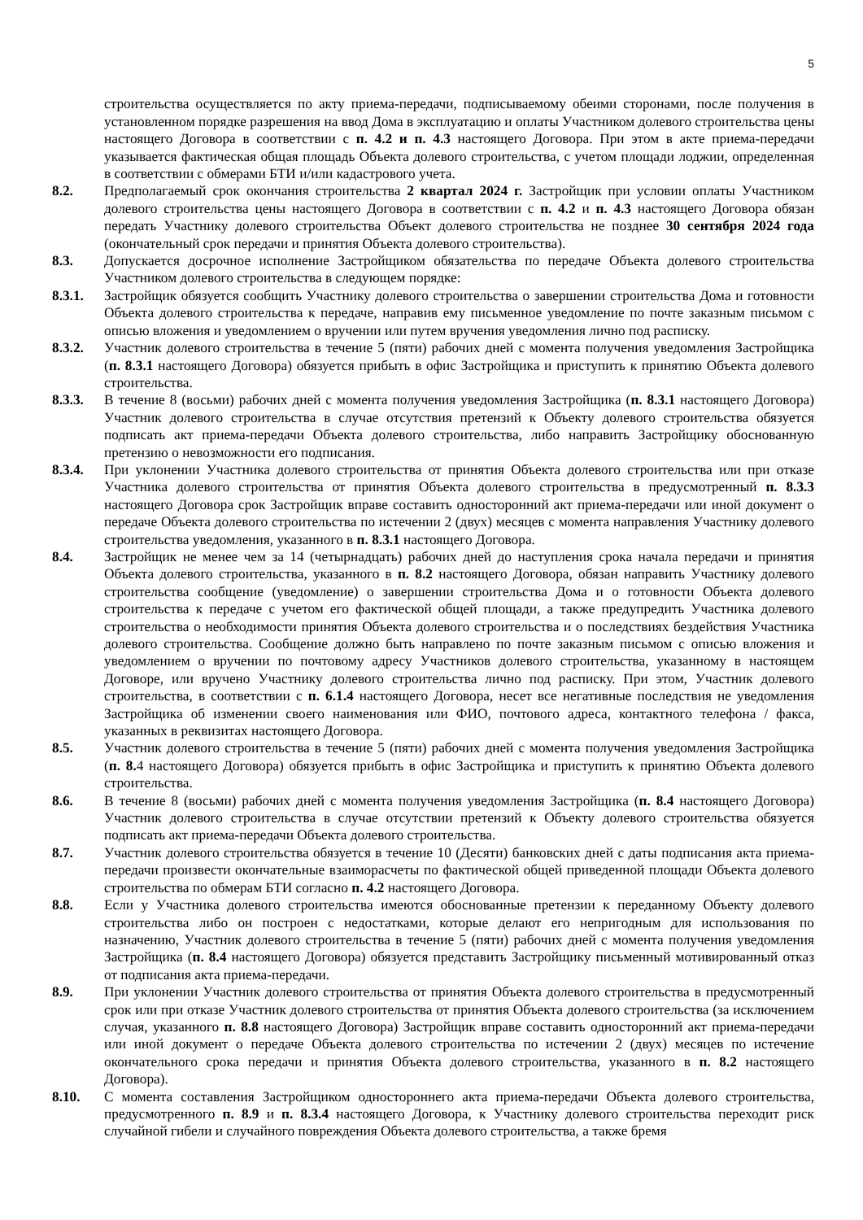5
строительства осуществляется по акту приема-передачи, подписываемому обеими сторонами, после получения в установленном порядке разрешения на ввод Дома в эксплуатацию и оплаты Участником долевого строительства цены настоящего Договора в соответствии с п. 4.2 и п. 4.3 настоящего Договора. При этом в акте приема-передачи указывается фактическая общая площадь Объекта долевого строительства, с учетом площади лоджии, определенная в соответствии с обмерами БТИ и/или кадастрового учета.
8.2. Предполагаемый срок окончания строительства 2 квартал 2024 г. Застройщик при условии оплаты Участником долевого строительства цены настоящего Договора в соответствии с п. 4.2 и п. 4.3 настоящего Договора обязан передать Участнику долевого строительства Объект долевого строительства не позднее 30 сентября 2024 года (окончательный срок передачи и принятия Объекта долевого строительства).
8.3. Допускается досрочное исполнение Застройщиком обязательства по передаче Объекта долевого строительства Участником долевого строительства в следующем порядке:
8.3.1. Застройщик обязуется сообщить Участнику долевого строительства о завершении строительства Дома и готовности Объекта долевого строительства к передаче, направив ему письменное уведомление по почте заказным письмом с описью вложения и уведомлением о вручении или путем вручения уведомления лично под расписку.
8.3.2. Участник долевого строительства в течение 5 (пяти) рабочих дней с момента получения уведомления Застройщика (п. 8.3.1 настоящего Договора) обязуется прибыть в офис Застройщика и приступить к принятию Объекта долевого строительства.
8.3.3. В течение 8 (восьми) рабочих дней с момента получения уведомления Застройщика (п. 8.3.1 настоящего Договора) Участник долевого строительства в случае отсутствия претензий к Объекту долевого строительства обязуется подписать акт приема-передачи Объекта долевого строительства, либо направить Застройщику обоснованную претензию о невозможности его подписания.
8.3.4. При уклонении Участника долевого строительства от принятия Объекта долевого строительства или при отказе Участника долевого строительства от принятия Объекта долевого строительства в предусмотренный п. 8.3.3 настоящего Договора срок Застройщик вправе составить односторонний акт приема-передачи или иной документ о передаче Объекта долевого строительства по истечении 2 (двух) месяцев с момента направления Участнику долевого строительства уведомления, указанного в п. 8.3.1 настоящего Договора.
8.4. Застройщик не менее чем за 14 (четырнадцать) рабочих дней до наступления срока начала передачи и принятия Объекта долевого строительства, указанного в п. 8.2 настоящего Договора, обязан направить Участнику долевого строительства сообщение (уведомление) о завершении строительства Дома и о готовности Объекта долевого строительства к передаче с учетом его фактической общей площади, а также предупредить Участника долевого строительства о необходимости принятия Объекта долевого строительства и о последствиях бездействия Участника долевого строительства. Сообщение должно быть направлено по почте заказным письмом с описью вложения и уведомлением о вручении по почтовому адресу Участников долевого строительства, указанному в настоящем Договоре, или вручено Участнику долевого строительства лично под расписку. При этом, Участник долевого строительства, в соответствии с п. 6.1.4 настоящего Договора, несет все негативные последствия не уведомления Застройщика об изменении своего наименования или ФИО, почтового адреса, контактного телефона / факса, указанных в реквизитах настоящего Договора.
8.5. Участник долевого строительства в течение 5 (пяти) рабочих дней с момента получения уведомления Застройщика (п. 8. 4 настоящего Договора) обязуется прибыть в офис Застройщика и приступить к принятию Объекта долевого строительства.
8.6. В течение 8 (восьми) рабочих дней с момента получения уведомления Застройщика (п. 8.4 настоящего Договора) Участник долевого строительства в случае отсутствии претензий к Объекту долевого строительства обязуется подписать акт приема-передачи Объекта долевого строительства.
8.7. Участник долевого строительства обязуется в течение 10 (Десяти) банковских дней с даты подписания акта приема-передачи произвести окончательные взаиморасчеты по фактической общей приведенной площади Объекта долевого строительства по обмерам БТИ согласно п. 4.2 настоящего Договора.
8.8. Если у Участника долевого строительства имеются обоснованные претензии к переданному Объекту долевого строительства либо он построен с недостатками, которые делают его непригодным для использования по назначению, Участник долевого строительства в течение 5 (пяти) рабочих дней с момента получения уведомления Застройщика (п. 8.4 настоящего Договора) обязуется представить Застройщику письменный мотивированный отказ от подписания акта приема-передачи.
8.9. При уклонении Участник долевого строительства от принятия Объекта долевого строительства в предусмотренный срок или при отказе Участник долевого строительства от принятия Объекта долевого строительства (за исключением случая, указанного п. 8.8 настоящего Договора) Застройщик вправе составить односторонний акт приема-передачи или иной документ о передаче Объекта долевого строительства по истечении 2 (двух) месяцев по истечение окончательного срока передачи и принятия Объекта долевого строительства, указанного в п. 8.2 настоящего Договора).
8.10. С момента составления Застройщиком одностороннего акта приема-передачи Объекта долевого строительства, предусмотренного п. 8.9 и п. 8.3.4 настоящего Договора, к Участнику долевого строительства переходит риск случайной гибели и случайного повреждения Объекта долевого строительства, а также бремя